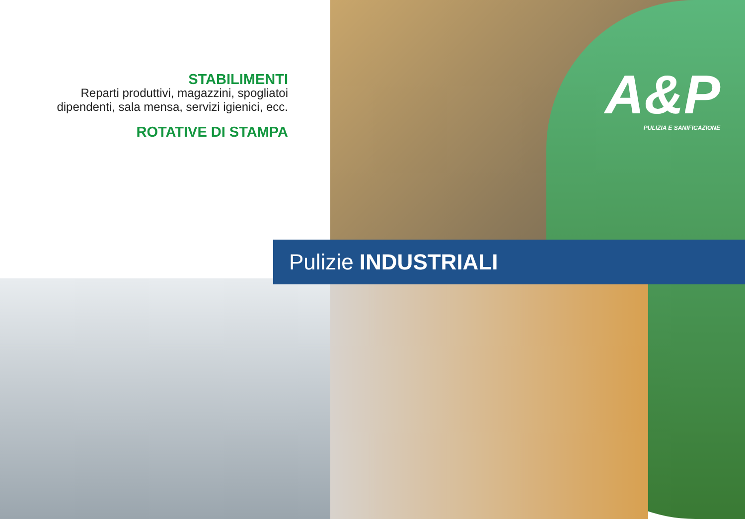STABILIMENTI
Reparti produttivi, magazzini, spogliatoi dipendenti, sala mensa, servizi igienici, ecc.
ROTATIVE DI STAMPA
A&P
PULIZIA E SANIFICAZIONE
Pulizie INDUSTRIALI